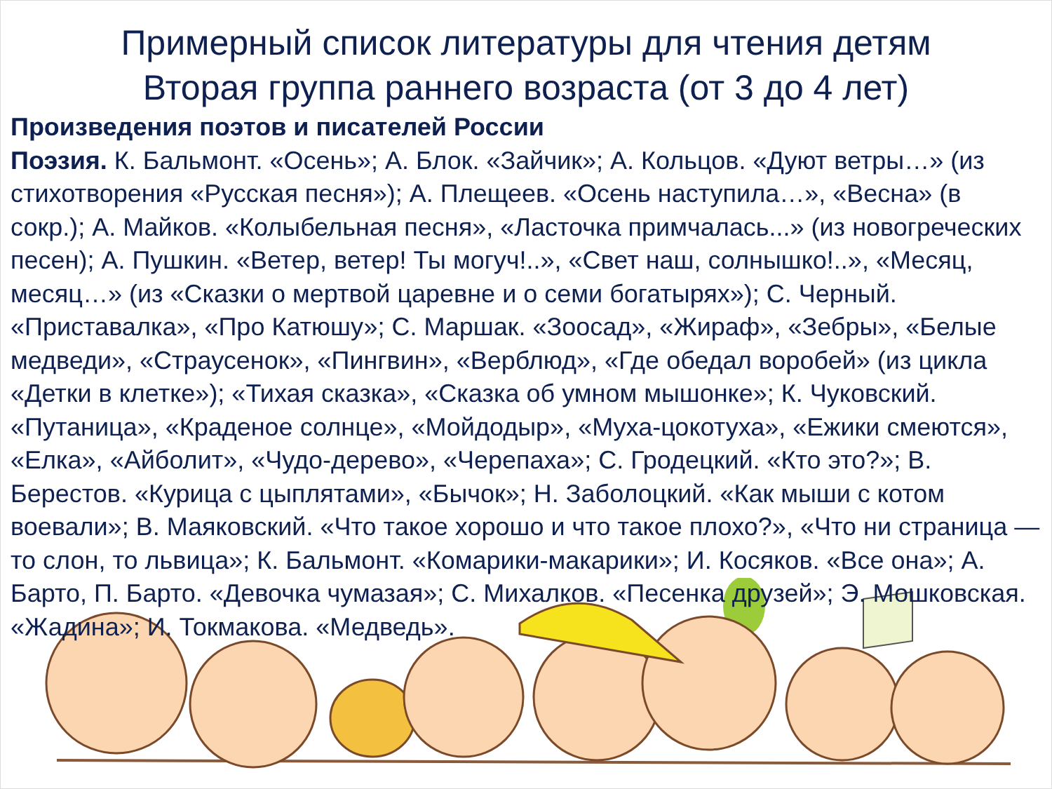Примерный список литературы для чтения детям
Вторая группа раннего возраста (от 3 до 4 лет)
Произведения поэтов и писателей России
Поэзия. К. Бальмонт. «Осень»; А. Блок. «Зайчик»; А. Кольцов. «Дуют ветры…» (из стихотворения «Русская песня»); А. Плещеев. «Осень наступила…», «Весна» (в сокр.); А. Майков. «Колыбельная песня», «Ласточка примчалась...» (из новогреческих песен); А. Пушкин. «Ветер, ветер! Ты могуч!..», «Свет наш, солнышко!..», «Месяц, месяц…» (из «Сказки о мертвой царевне и о семи богатырях»); С. Черный. «Приставалка», «Про Катюшу»; С. Маршак. «Зоосад», «Жираф», «Зебры», «Белые медведи», «Страусенок», «Пингвин», «Верблюд», «Где обедал воробей» (из цикла «Детки в клетке»); «Тихая сказка», «Сказка об умном мышонке»; К. Чуковский. «Путаница», «Краденое солнце», «Мойдодыр», «Муха-цокотуха», «Ежики смеются», «Елка», «Айболит», «Чудо-дерево», «Черепаха»; С. Гродецкий. «Кто это?»; В. Берестов. «Курица с цыплятами», «Бычок»; Н. Заболоцкий. «Как мыши с котом воевали»; В. Маяковский. «Что такое хорошо и что такое плохо?», «Что ни страница — то слон, то львица»; К. Бальмонт. «Комарики-макарики»; И. Косяков. «Все она»; А. Барто, П. Барто. «Девочка чумазая»; С. Михалков. «Песенка друзей»; Э. Мошковская. «Жадина»; И. Токмакова. «Медведь».